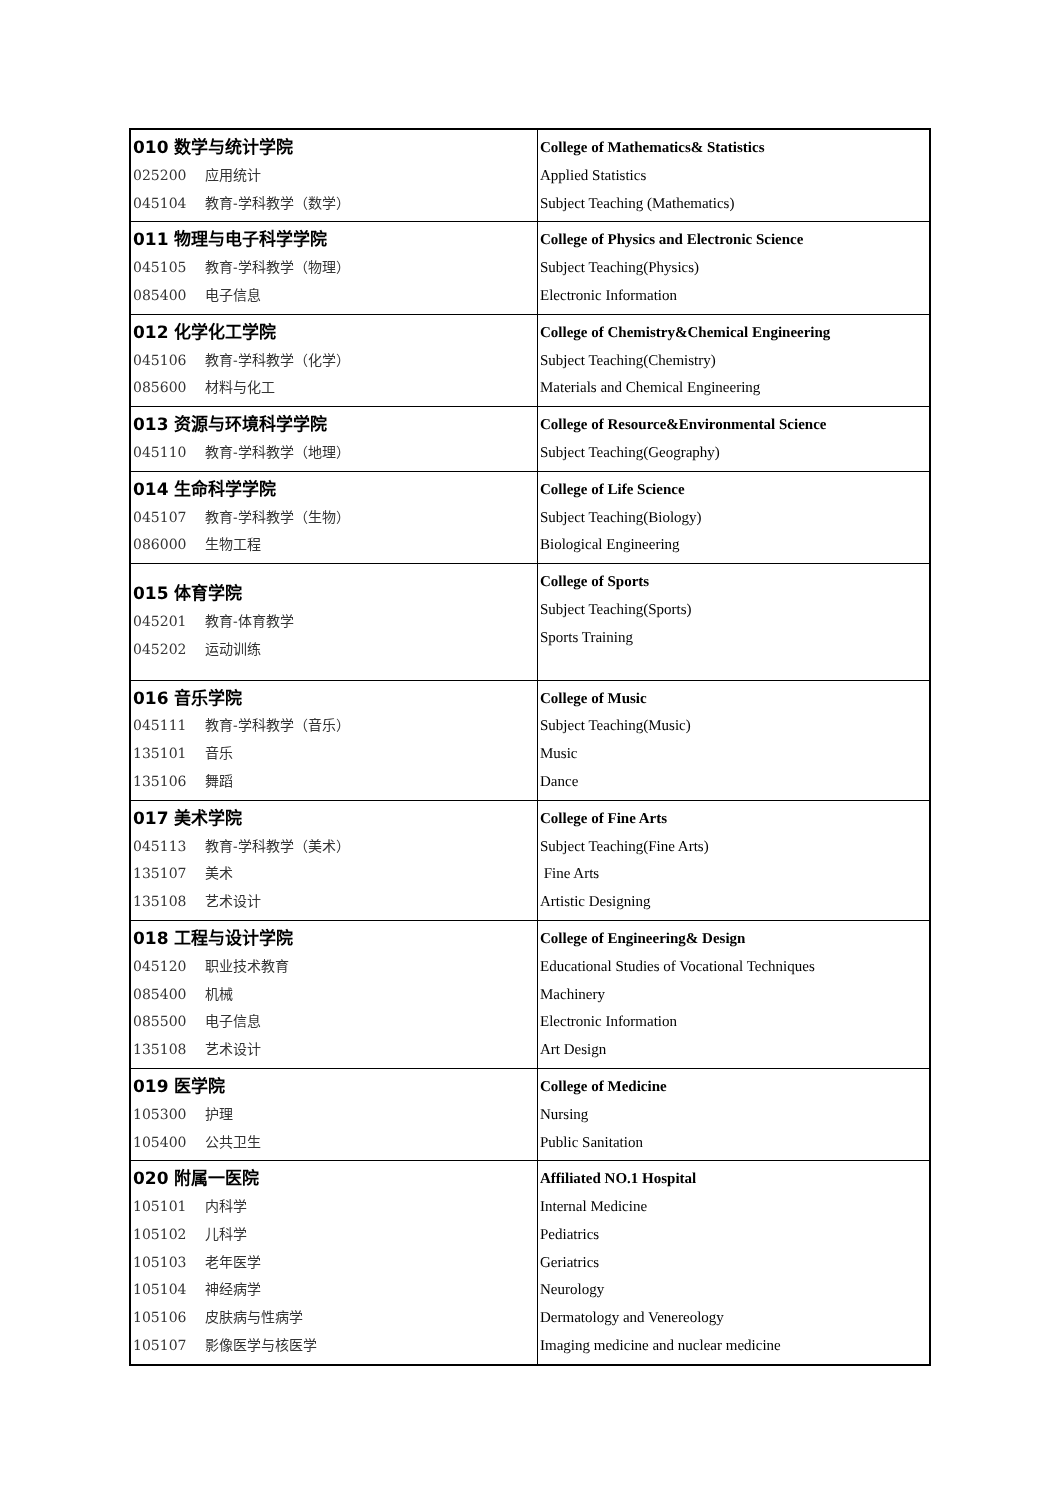| 010 数学与统计学院 025200 应用统计 045104 教育-学科教学（数学） | College of Mathematics& Statistics Applied Statistics Subject Teaching (Mathematics) |
| 011 物理与电子科学学院 045105 教育-学科教学（物理） 085400 电子信息 | College of Physics and Electronic Science Subject Teaching(Physics) Electronic Information |
| 012 化学化工学院 045106 教育-学科教学（化学） 085600 材料与化工 | College of Chemistry&Chemical Engineering Subject Teaching(Chemistry) Materials and Chemical Engineering |
| 013 资源与环境科学学院 045110 教育-学科教学（地理） | College of Resource&Environmental Science Subject Teaching(Geography) |
| 014 生命科学学院 045107 教育-学科教学（生物） 086000 生物工程 | College of Life Science Subject Teaching(Biology) Biological Engineering |
| 015 体育学院 045201 教育-体育教学 045202 运动训练 | College of Sports Subject Teaching(Sports) Sports Training |
| 016 音乐学院 045111 教育-学科教学（音乐） 135101 音乐 135106 舞蹈 | College of Music Subject Teaching(Music) Music Dance |
| 017 美术学院 045113 教育-学科教学（美术） 135107 美术 135108 艺术设计 | College of Fine Arts Subject Teaching(Fine Arts) Fine Arts Artistic Designing |
| 018 工程与设计学院 045120 职业技术教育 085400 机械 085500 电子信息 135108 艺术设计 | College of Engineering& Design Educational Studies of Vocational Techniques Machinery Electronic Information Art Design |
| 019 医学院 105300 护理 105400 公共卫生 | College of Medicine Nursing Public Sanitation |
| 020 附属一医院 105101 内科学 105102 儿科学 105103 老年医学 105104 神经病学 105106 皮肤病与性病学 105107 影像医学与核医学 | Affiliated NO.1 Hospital Internal Medicine Pediatrics Geriatrics Neurology Dermatology and Venereology Imaging medicine and nuclear medicine |